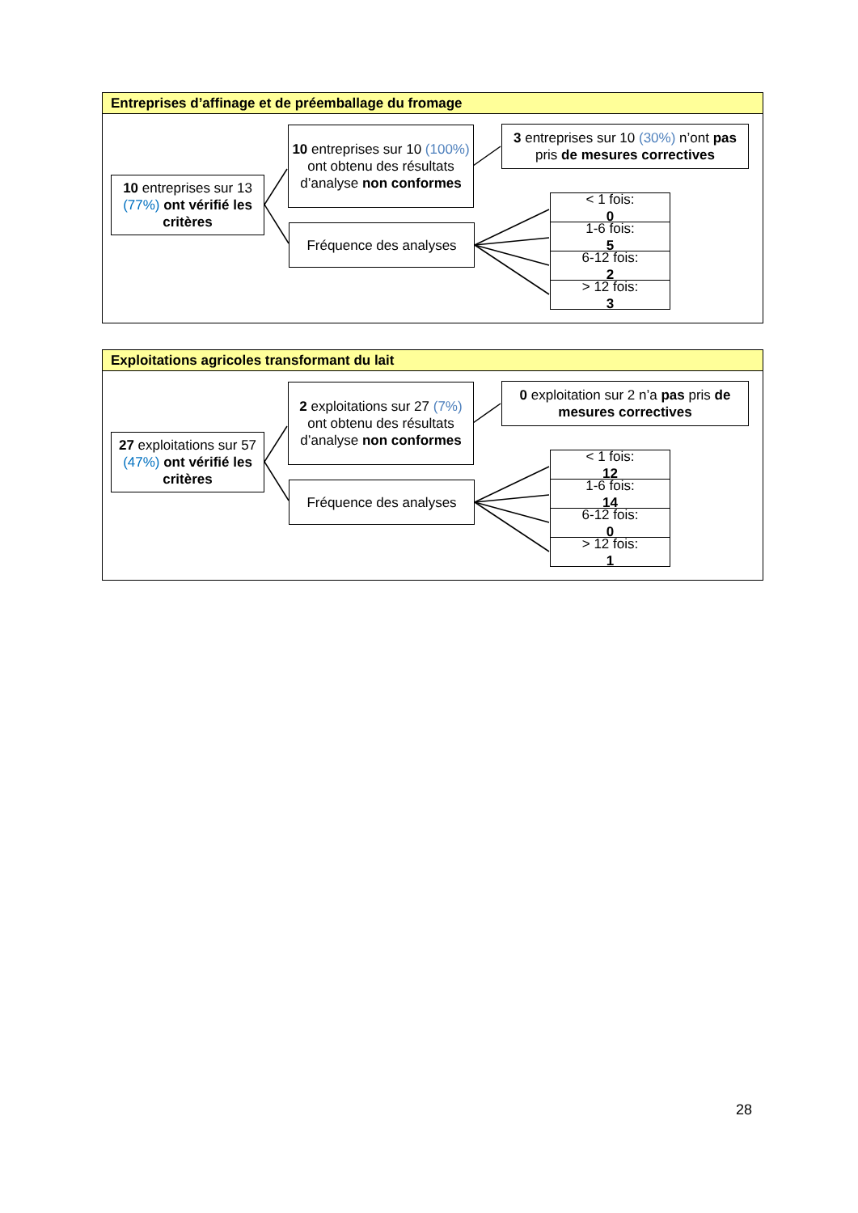Entreprises d’affinage et de préemballage du fromage
10 entreprises sur 13 (77%) ont vérifié les critères
10 entreprises sur 10 (100%) ont obtenu des résultats d’analyse non conformes
Fréquence des analyses
3 entreprises sur 10 (30%) n’ont pas pris de mesures correctives
< 1 fois:
0
1-6 fois:
5
6-12 fois:
2
> 12 fois:
3
Exploitations agricoles transformant du lait
27 exploitations sur 57 (47%) ont vérifié les critères
2 exploitations sur 27 (7%) ont obtenu des résultats d’analyse non conformes
Fréquence des analyses
0 exploitation sur 2 n’a pas pris de mesures correctives
< 1 fois:
12
1-6 fois:
14
6-12 fois:
0
> 12 fois:
1
28